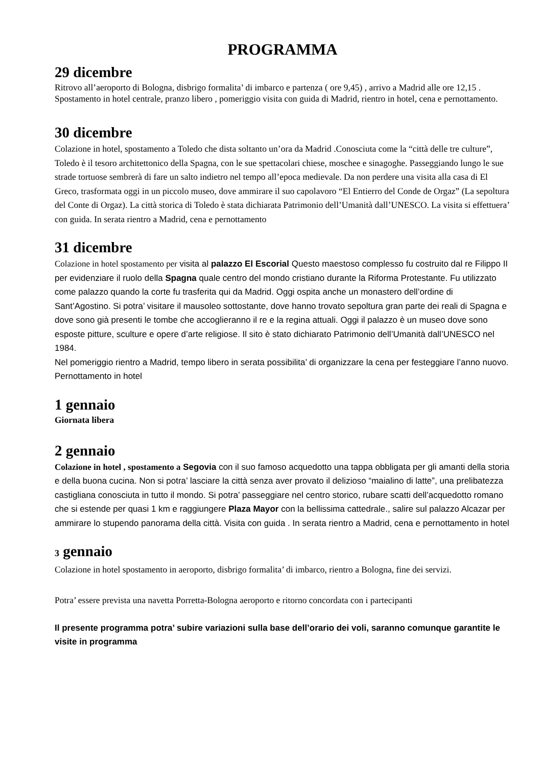PROGRAMMA
29 dicembre
Ritrovo all’aeroporto di Bologna, disbrigo formalita’ di imbarco e partenza ( ore 9,45) , arrivo a Madrid alle ore 12,15 .
Spostamento in hotel centrale, pranzo libero , pomeriggio visita con guida di Madrid, rientro in hotel, cena e pernottamento.
30 dicembre
Colazione in hotel, spostamento a Toledo che dista soltanto un’ora da Madrid .Conosciuta come la “città delle tre culture”, Toledo è il tesoro architettonico della Spagna, con le sue spettacolari chiese, moschee e sinagoghe. Passeggiando lungo le sue strade tortuose sembrerà di fare un salto indietro nel tempo all’epoca medievale. Da non perdere una visita alla casa di El Greco, trasformata oggi in un piccolo museo, dove ammirare il suo capolavoro “El Entierro del Conde de Orgaz” (La sepoltura del Conte di Orgaz). La città storica di Toledo è stata dichiarata Patrimonio dell’Umanità dall’UNESCO. La visita si effettuera’ con guida. In serata rientro a Madrid, cena e pernottamento
31 dicembre
Colazione in hotel spostamento per visita al palazzo El Escorial Questo maestoso complesso fu costruito dal re Filippo II per evidenziare il ruolo della Spagna quale centro del mondo cristiano durante la Riforma Protestante. Fu utilizzato come palazzo quando la corte fu trasferita qui da Madrid. Oggi ospita anche un monastero dell’ordine di Sant’Agostino. Si potra’ visitare il mausoleo sottostante, dove hanno trovato sepoltura gran parte dei reali di Spagna e dove sono già presenti le tombe che accoglieranno il re e la regina attuali. Oggi il palazzo è un museo dove sono esposte pitture, sculture e opere d’arte religiose. Il sito è stato dichiarato Patrimonio dell’Umanità dall’UNESCO nel 1984.
Nel pomeriggio rientro a Madrid, tempo libero in serata possibilita’ di organizzare la cena per festeggiare l’anno nuovo. Pernottamento in hotel
1 gennaio
Giornata libera
2 gennaio
Colazione in hotel , spostamento a Segovia con il suo famoso acquedotto una tappa obbligata per gli amanti della storia e della buona cucina. Non si potra’ lasciare la città senza aver provato il delizioso “maialino di latte”, una prelibatezza castigliana conosciuta in tutto il mondo. Si potra’ passeggiare nel centro storico, rubare scatti dell’acquedotto romano che si estende per quasi 1 km e raggiungere Plaza Mayor con la bellissima cattedrale., salire sul palazzo Alcazar per ammirare lo stupendo panorama della città. Visita con guida . In serata rientro a Madrid, cena e pernottamento in hotel
3 gennaio
Colazione in hotel spostamento in aeroporto, disbrigo formalita’ di imbarco, rientro a Bologna, fine dei servizi.
Potra’ essere prevista una navetta Porretta-Bologna aeroporto e ritorno concordata con i partecipanti
Il presente programma potra’ subire variazioni sulla base dell’orario dei voli, saranno comunque garantite le visite in programma